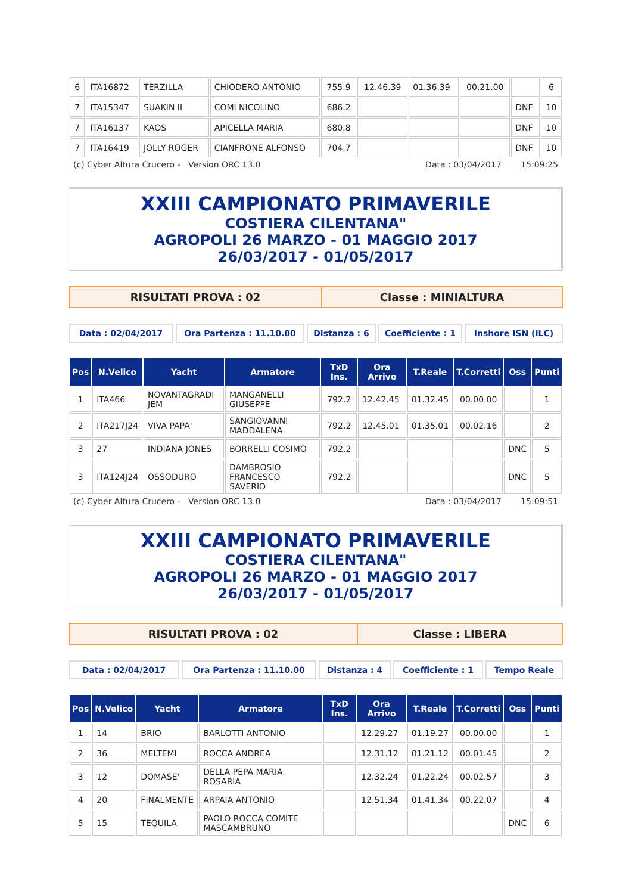| 6 | ITA16872 | TERZILLA | CHIODERO ANTONIO | 755.9 | 12.46.39 | 01.36.39 | 00.21.00 | | 6 |
| 7 | ITA15347 | SUAKIN II | COMI NICOLINO | 686.2 | | | | DNF | 10 |
| 7 | ITA16137 | KAOS | APICELLA MARIA | 680.8 | | | | DNF | 10 |
| 7 | ITA16419 | JOLLY ROGER | CIANFRONE ALFONSO | 704.7 | | | | DNF | 10 |
(c) Cyber Altura Crucero - Version ORC 13.0 Data : 03/04/2017 15:09:25
XXIII CAMPIONATO PRIMAVERILE
COSTIERA CILENTANA"
AGROPOLI 26 MARZO - 01 MAGGIO 2017
26/03/2017 - 01/05/2017
RISULTATI PROVA : 02 Classe : MINIALTURA
Data : 02/04/2017 Ora Partenza : 11.10.00 Distanza : 6
Coefficiente : 1
Inshore ISN (ILC)
| Pos | N.Velico | Yacht | Armatore | TxD Ins. | Ora Arrivo | T.Reale | T.Corretti | Oss | Punti |
| --- | --- | --- | --- | --- | --- | --- | --- | --- | --- |
| 1 | ITA466 | NOVANTAGRADI JEM | MANGANELLI GIUSEPPE | 792.2 | 12.42.45 | 01.32.45 | 00.00.00 | | 1 |
| 2 | ITA217J24 | VIVA PAPA' | SANGIOVANNI MADDALENA | 792.2 | 12.45.01 | 01.35.01 | 00.02.16 | | 2 |
| 3 | 27 | INDIANA JONES | BORRELLI COSIMO | 792.2 | | | | DNC | 5 |
| 3 | ITA124J24 | OSSODURO | DAMBROSIO FRANCESCO SAVERIO | 792.2 | | | | DNC | 5 |
(c) Cyber Altura Crucero - Version ORC 13.0 Data : 03/04/2017 15:09:51
XXIII CAMPIONATO PRIMAVERILE
COSTIERA CILENTANA"
AGROPOLI 26 MARZO - 01 MAGGIO 2017
26/03/2017 - 01/05/2017
RISULTATI PROVA : 02 Classe : LIBERA
Data : 02/04/2017 Ora Partenza : 11.10.00 Distanza : 4 Coefficiente : 1 Tempo Reale
| Pos | N.Velico | Yacht | Armatore | TxD Ins. | Ora Arrivo | T.Reale | T.Corretti | Oss | Punti |
| --- | --- | --- | --- | --- | --- | --- | --- | --- | --- |
| 1 | 14 | BRIO | BARLOTTI ANTONIO | | 12.29.27 | 01.19.27 | 00.00.00 | | 1 |
| 2 | 36 | MELTEMI | ROCCA ANDREA | | 12.31.12 | 01.21.12 | 00.01.45 | | 2 |
| 3 | 12 | DOMASE' | DELLA PEPA MARIA ROSARIA | | 12.32.24 | 01.22.24 | 00.02.57 | | 3 |
| 4 | 20 | FINALMENTE | ARPAIA ANTONIO | | 12.51.34 | 01.41.34 | 00.22.07 | | 4 |
| 5 | 15 | TEQUILA | PAOLO ROCCA COMITE MASCAMBRUNO | | | | | DNC | 6 |